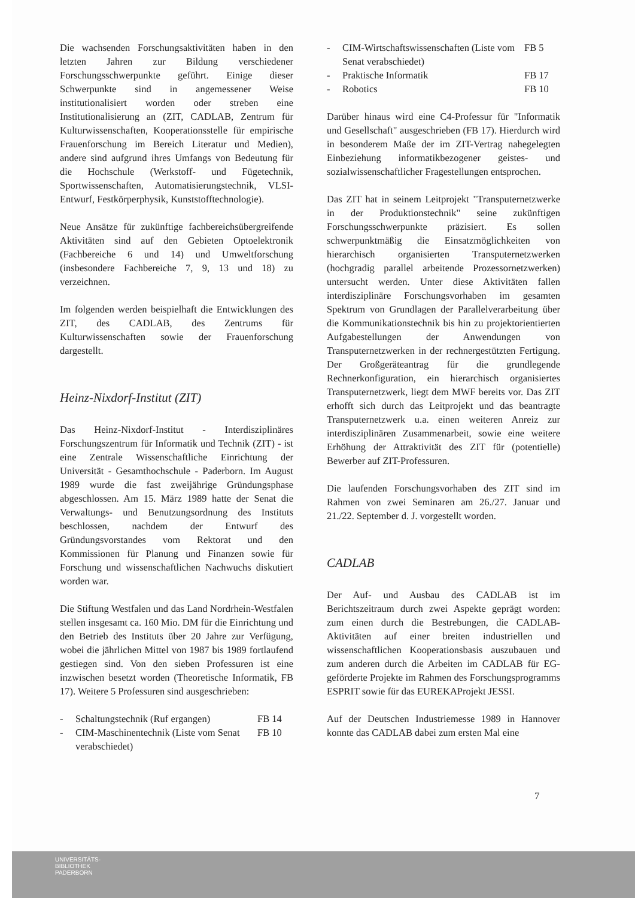Die wachsenden Forschungsaktivitäten haben in den letzten Jahren zur Bildung verschiedener Forschungsschwerpunkte geführt. Einige dieser Schwerpunkte sind in angemessener Weise institutionalisiert worden oder streben eine Institutionalisierung an (ZIT, CADLAB, Zentrum für Kulturwissenschaften, Kooperationsstelle für empirische Frauenforschung im Bereich Literatur und Medien), andere sind aufgrund ihres Umfangs von Bedeutung für die Hochschule (Werkstoff- und Fügetechnik, Sportwissenschaften, Automatisierungstechnik, VLSI-Entwurf, Festkörperphysik, Kunststofftechnologie).
Neue Ansätze für zukünftige fachbereichsübergreifende Aktivitäten sind auf den Gebieten Optoelektronik (Fachbereiche 6 und 14) und Umweltforschung (insbesondere Fachbereiche 7, 9, 13 und 18) zu verzeichnen.
Im folgenden werden beispielhaft die Entwicklungen des ZIT, des CADLAB, des Zentrums für Kulturwissenschaften sowie der Frauenforschung dargestellt.
Heinz-Nixdorf-Institut (ZIT)
Das Heinz-Nixdorf-Institut - Interdisziplinäres Forschungszentrum für Informatik und Technik (ZIT) - ist eine Zentrale Wissenschaftliche Einrichtung der Universität - Gesamthochschule - Paderborn. Im August 1989 wurde die fast zweijährige Gründungsphase abgeschlossen. Am 15. März 1989 hatte der Senat die Verwaltungs- und Benutzungsordnung des Instituts beschlossen, nachdem der Entwurf des Gründungsvorstandes vom Rektorat und den Kommissionen für Planung und Finanzen sowie für Forschung und wissenschaftlichen Nachwuchs diskutiert worden war.
Die Stiftung Westfalen und das Land Nordrhein-Westfalen stellen insgesamt ca. 160 Mio. DM für die Einrichtung und den Betrieb des Instituts über 20 Jahre zur Verfügung, wobei die jährlichen Mittel von 1987 bis 1989 fortlaufend gestiegen sind. Von den sieben Professuren ist eine inzwischen besetzt worden (Theoretische Informatik, FB 17). Weitere 5 Professuren sind ausgeschrieben:
- Schaltungstechnik (Ruf ergangen) FB 14
- CIM-Maschinentechnik (Liste vom Senat verabschiedet) FB 10
- CIM-Wirtschaftswissenschaften (Liste vom Senat verabschiedet) FB 5
- Praktische Informatik FB 17
- Robotics FB 10
Darüber hinaus wird eine C4-Professur für "Informatik und Gesellschaft" ausgeschrieben (FB 17). Hierdurch wird in besonderem Maße der im ZIT-Vertrag nahegelegten Einbeziehung informatikbezogener geistes- und sozialwissenschaftlicher Fragestellungen entsprochen.
Das ZIT hat in seinem Leitprojekt "Transputernetzwerke in der Produktionstechnik" seine zukünftigen Forschungsschwerpunkte präzisiert. Es sollen schwerpunktmäßig die Einsatzmöglichkeiten von hierarchisch organisierten Transputernetzwerken (hochgradig parallel arbeitende Prozessornetzwerken) untersucht werden. Unter diese Aktivitäten fallen interdisziplinäre Forschungsvorhaben im gesamten Spektrum von Grundlagen der Parallelverarbeitung über die Kommunikationstechnik bis hin zu projektorientierten Aufgabestellungen der Anwendungen von Transputernetzwerken in der rechnergestützten Fertigung. Der Großgeräteantrag für die grundlegende Rechnerkonfiguration, ein hierarchisch organisiertes Transputernetzwerk, liegt dem MWF bereits vor. Das ZIT erhofft sich durch das Leitprojekt und das beantragte Transputernetzwerk u.a. einen weiteren Anreiz zur interdisziplinären Zusammenarbeit, sowie eine weitere Erhöhung der Attraktivität des ZIT für (potentielle) Bewerber auf ZIT-Professuren.
Die laufenden Forschungsvorhaben des ZIT sind im Rahmen von zwei Seminaren am 26./27. Januar und 21./22. September d. J. vorgestellt worden.
CADLAB
Der Auf- und Ausbau des CADLAB ist im Berichtszeitraum durch zwei Aspekte geprägt worden: zum einen durch die Bestrebungen, die CADLAB-Aktivitäten auf einer breiten industriellen und wissenschaftlichen Kooperationsbasis auszubauen und zum anderen durch die Arbeiten im CADLAB für EG-geförderte Projekte im Rahmen des Forschungsprogramms ESPRIT sowie für das EUREKAProjekt JESSI.
Auf der Deutschen Industriemesse 1989 in Hannover konnte das CADLAB dabei zum ersten Mal eine
7
UNIVERSITÄTS-
BIBLIOTHEK
PADERBORN